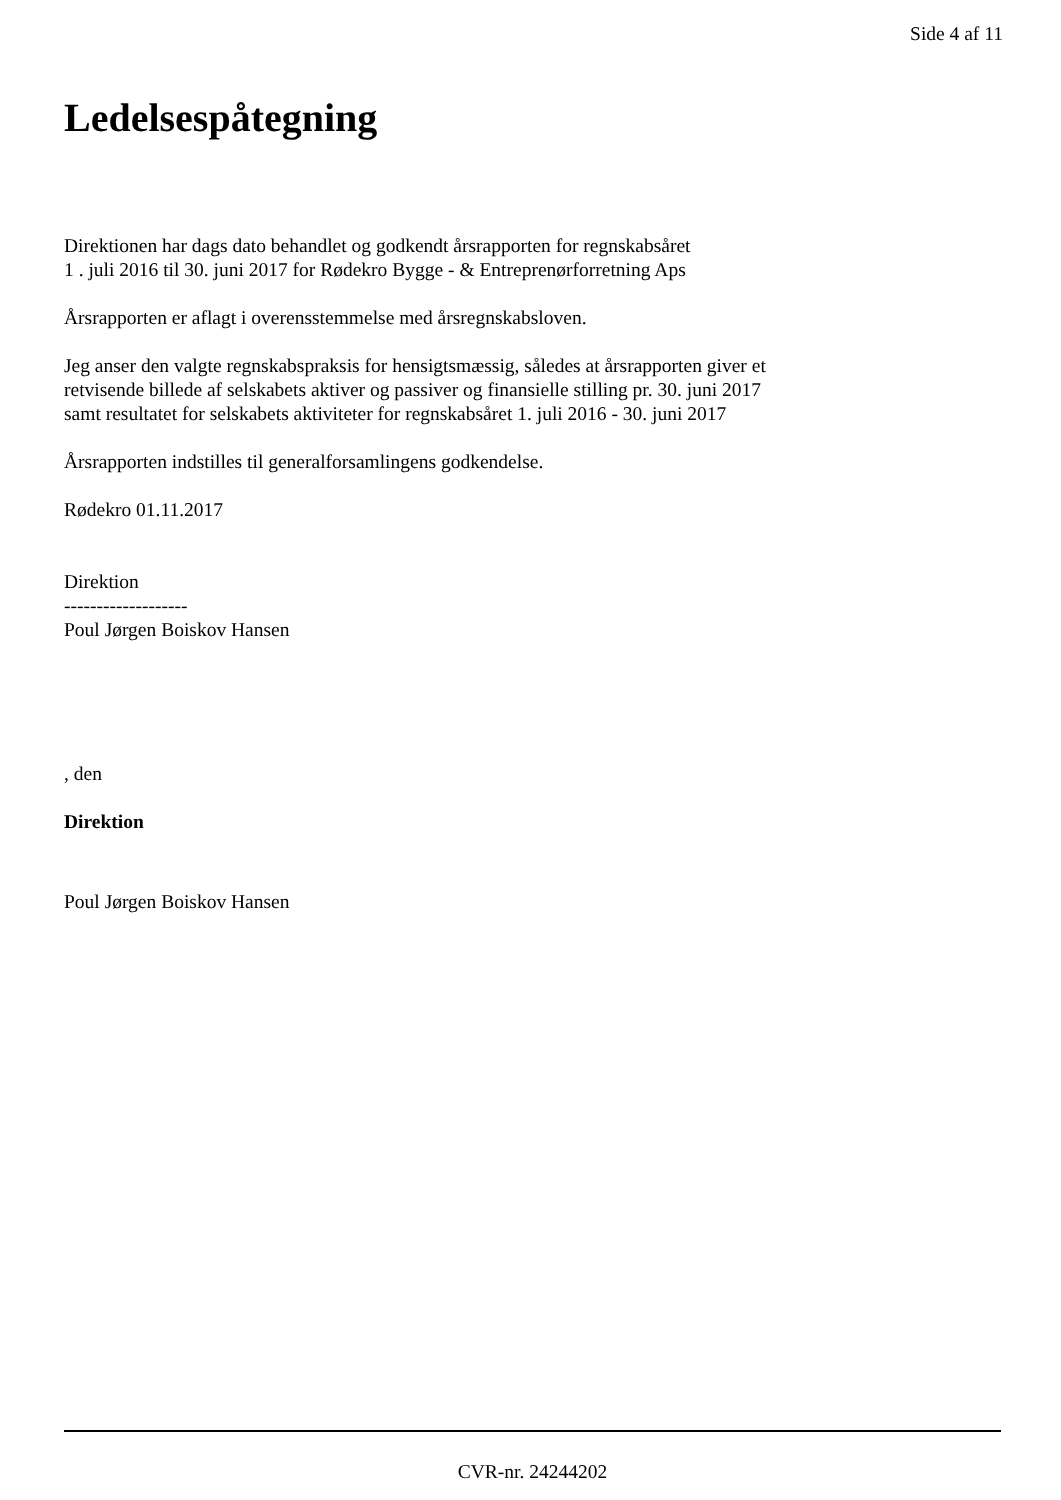Side 4 af 11
Ledelsespåtegning
Direktionen har dags dato behandlet og godkendt årsrapporten for regnskabsåret
1 . juli 2016 til 30. juni 2017 for Rødekro Bygge - & Entreprenørforretning Aps
Årsrapporten er aflagt i overensstemmelse med årsregnskabsloven.
Jeg anser den valgte regnskabspraksis for hensigtsmæssig, således at årsrapporten giver et
retvisende billede af selskabets aktiver og passiver og finansielle stilling pr. 30. juni 2017
samt resultatet for selskabets aktiviteter for regnskabsåret 1. juli 2016 - 30. juni 2017
Årsrapporten indstilles til generalforsamlingens godkendelse.
Rødekro 01.11.2017
Direktion
-------------------
Poul Jørgen Boiskov Hansen
, den
Direktion
Poul Jørgen Boiskov Hansen
CVR-nr. 24244202